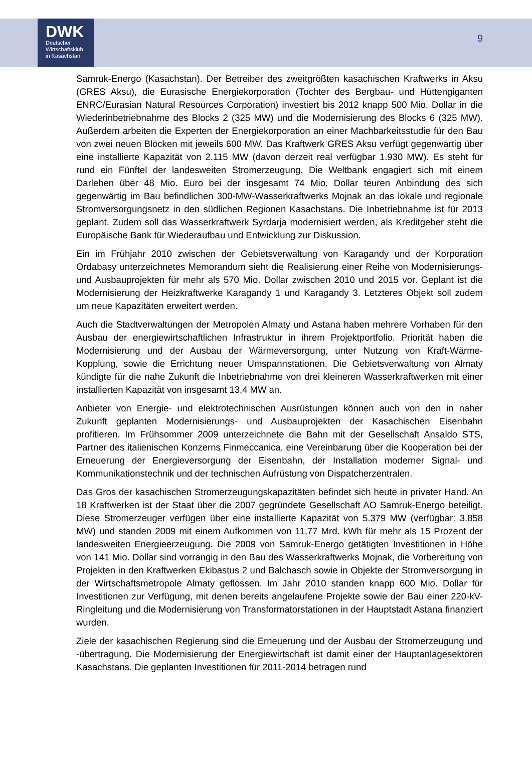DWK
Deutscher
Wirtschaftsklub
in Kasachstan
9
Samruk-Energo (Kasachstan). Der Betreiber des zweitgrößten kasachischen Kraftwerks in Aksu (GRES Aksu), die Eurasische Energiekorporation (Tochter des Bergbau- und Hüttengiganten ENRC/Eurasian Natural Resources Corporation) investiert bis 2012 knapp 500 Mio. Dollar in die Wiederinbetriebnahme des Blocks 2 (325 MW) und die Modernisierung des Blocks 6 (325 MW). Außerdem arbeiten die Experten der Energiekorporation an einer Machbarkeitsstudie für den Bau von zwei neuen Blöcken mit jeweils 600 MW. Das Kraftwerk GRES Aksu verfügt gegenwärtig über eine installierte Kapazität von 2.115 MW (davon derzeit real verfügbar 1.930 MW). Es steht für rund ein Fünftel der landesweiten Stromerzeugung. Die Weltbank engagiert sich mit einem Darlehen über 48 Mio. Euro bei der insgesamt 74 Mio. Dollar teuren Anbindung des sich gegenwärtig im Bau befindlichen 300-MW-Wasserkraftwerks Mojnak an das lokale und regionale Stromversorgungsnetz in den südlichen Regionen Kasachstans. Die Inbetriebnahme ist für 2013 geplant. Zudem soll das Wasserkraftwerk Syrdarja modernisiert werden, als Kreditgeber steht die Europäische Bank für Wiederaufbau und Entwicklung zur Diskussion.
Ein im Frühjahr 2010 zwischen der Gebietsverwaltung von Karagandy und der Korporation Ordabasy unterzeichnetes Memorandum sieht die Realisierung einer Reihe von Modernisierungs- und Ausbauprojekten für mehr als 570 Mio. Dollar zwischen 2010 und 2015 vor. Geplant ist die Modernisierung der Heizkraftwerke Karagandy 1 und Karagandy 3. Letzteres Objekt soll zudem um neue Kapazitäten erweitert werden.
Auch die Stadtverwaltungen der Metropolen Almaty und Astana haben mehrere Vorhaben für den Ausbau der energiewirtschaftlichen Infrastruktur in ihrem Projektportfolio. Priorität haben die Modernisierung und der Ausbau der Wärmeversorgung, unter Nutzung von Kraft-Wärme-Kopplung, sowie die Errichtung neuer Umspannstationen. Die Gebietsverwaltung von Almaty kündigte für die nahe Zukunft die Inbetriebnahme von drei kleineren Wasserkraftwerken mit einer installierten Kapazität von insgesamt 13,4 MW an.
Anbieter von Energie- und elektrotechnischen Ausrüstungen können auch von den in naher Zukunft geplanten Modernisierungs- und Ausbauprojekten der Kasachischen Eisenbahn profitieren. Im Frühsommer 2009 unterzeichnete die Bahn mit der Gesellschaft Ansaldo STS, Partner des italienischen Konzerns Finmeccanica, eine Vereinbarung über die Kooperation bei der Erneuerung der Energieversorgung der Eisenbahn, der Installation moderner Signal- und Kommunikationstechnik und der technischen Aufrüstung von Dispatcherzentralen.
Das Gros der kasachischen Stromerzeugungskapazitäten befindet sich heute in privater Hand. An 18 Kraftwerken ist der Staat über die 2007 gegründete Gesellschaft AO Samruk-Energo beteiligt. Diese Stromerzeuger verfügen über eine installierte Kapazität von 5.379 MW (verfügbar: 3.858 MW) und standen 2009 mit einem Aufkommen von 11,77 Mrd. kWh für mehr als 15 Prozent der landesweiten Energieerzeugung. Die 2009 von Samruk-Energo getätigten Investitionen in Höhe von 141 Mio. Dollar sind vorrangig in den Bau des Wasserkraftwerks Mojnak, die Vorbereitung von Projekten in den Kraftwerken Ekibastus 2 und Balchasch sowie in Objekte der Stromversorgung in der Wirtschaftsmetropole Almaty geflossen. Im Jahr 2010 standen knapp 600 Mio. Dollar für Investitionen zur Verfügung, mit denen bereits angelaufene Projekte sowie der Bau einer 220-kV-Ringleitung und die Modernisierung von Transformatorstationen in der Hauptstadt Astana finanziert wurden.
Ziele der kasachischen Regierung sind die Erneuerung und der Ausbau der Stromerzeugung und -übertragung. Die Modernisierung der Energiewirtschaft ist damit einer der Hauptanlagesektoren Kasachstans. Die geplanten Investitionen für 2011-2014 betragen rund